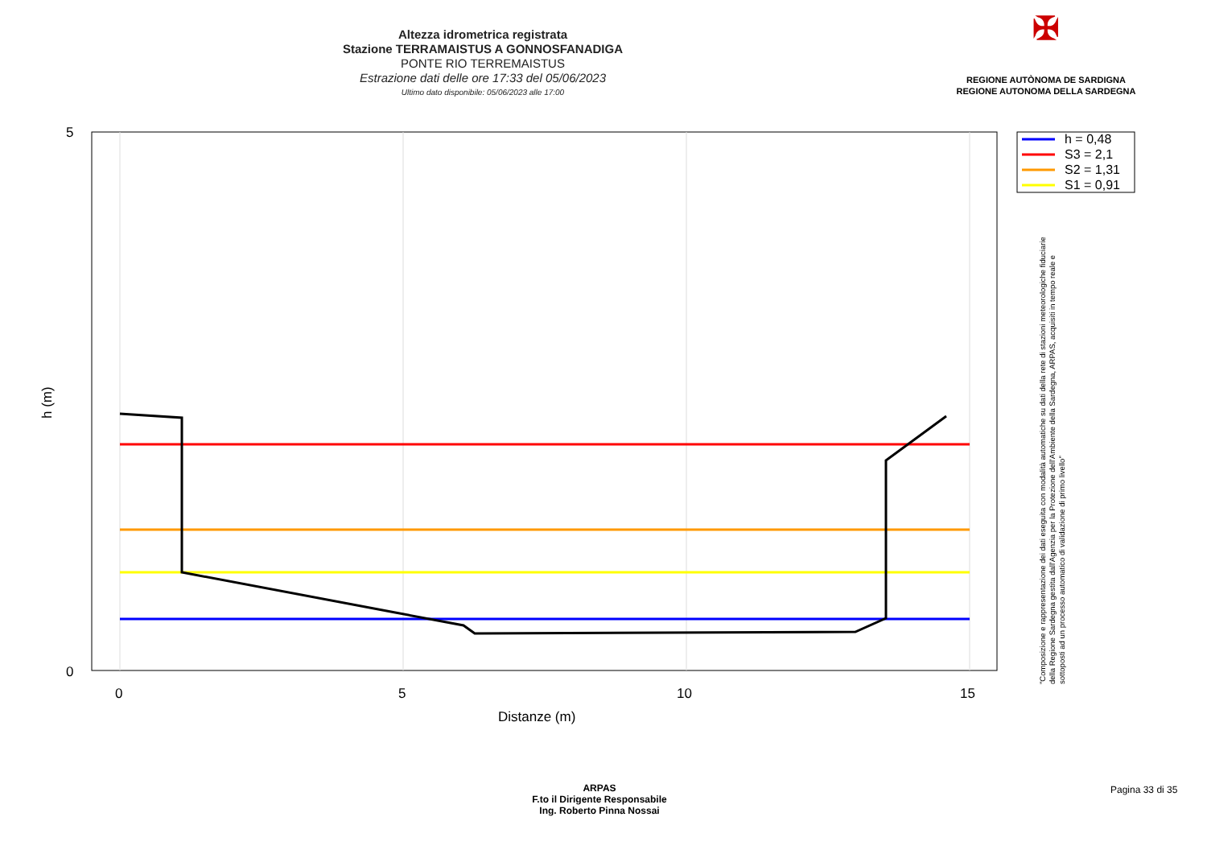Altezza idrometrica registrata
Stazione TERRAMAISTUS A GONNOSFANADIGA
PONTE RIO TERREMAISTUS
Estrazione dati delle ore 17:33 del 05/06/2023
Ultimo dato disponibile: 05/06/2023 alle 17:00
✠
REGIONE AUTÒNOMA DE SARDIGNA
REGIONE AUTONOMA DELLA SARDEGNA
5
0
0
5
10
15
Distanze (m)
h (m)
h = 0,48
S3 = 2,1
S2 = 1,31
S1 = 0,91
"Composizione e rappresentazione dei dati eseguita con modalità automatiche su dati della rete di stazioni meteorologiche fiduciarie della Regione Sardegna gestita dall'Agenzia per la Protezione dell'Ambiente della Sardegna, ARPAS, acquisiti in tempo reale e sottoposti ad un processo automatico di validazione di primo livello"
ARPAS
F.to il Dirigente Responsabile
Ing. Roberto Pinna Nossai
Pagina 33 di 35